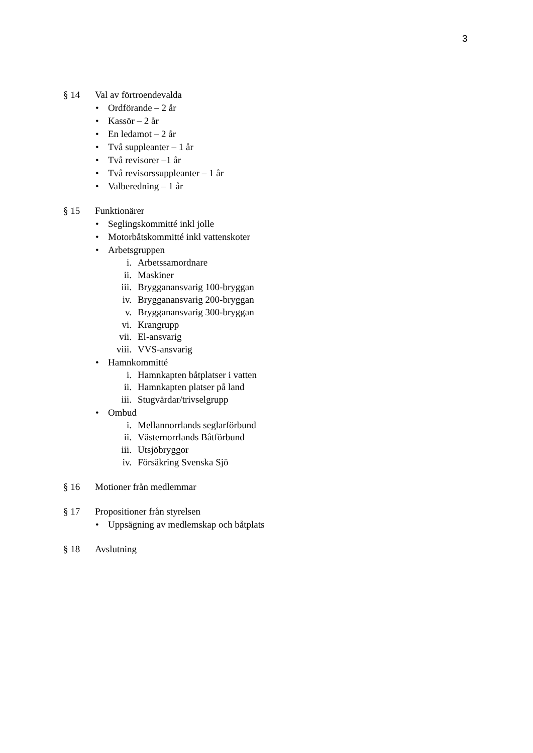3
§ 14 Val av förtroendevalda
• Ordförande – 2 år
• Kassör – 2 år
• En ledamot – 2 år
• Två suppleanter – 1 år
• Två revisorer –1 år
• Två revisorssuppleanter – 1 år
• Valberedning – 1 år
§ 15 Funktionärer
• Seglingskommitté inkl jolle
• Motorbåtskommitté inkl vattenskoter
• Arbetsgruppen
i. Arbetssamordnare
ii. Maskiner
iii. Brygganansvarig 100-bryggan
iv. Brygganansvarig 200-bryggan
v. Brygganansvarig 300-bryggan
vi. Krangrupp
vii. El-ansvarig
viii. VVS-ansvarig
• Hamnkommitté
i. Hamnkapten båtplatser i vatten
ii. Hamnkapten platser på land
iii. Stugvärdar/trivselgrupp
• Ombud
i. Mellannorrlands seglarförbund
ii. Västernorrlands Båtförbund
iii. Utsjöbryggor
iv. Försäkring Svenska Sjö
§ 16 Motioner från medlemmar
§ 17 Propositioner från styrelsen
• Uppsägning av medlemskap och båtplats
§ 18 Avslutning